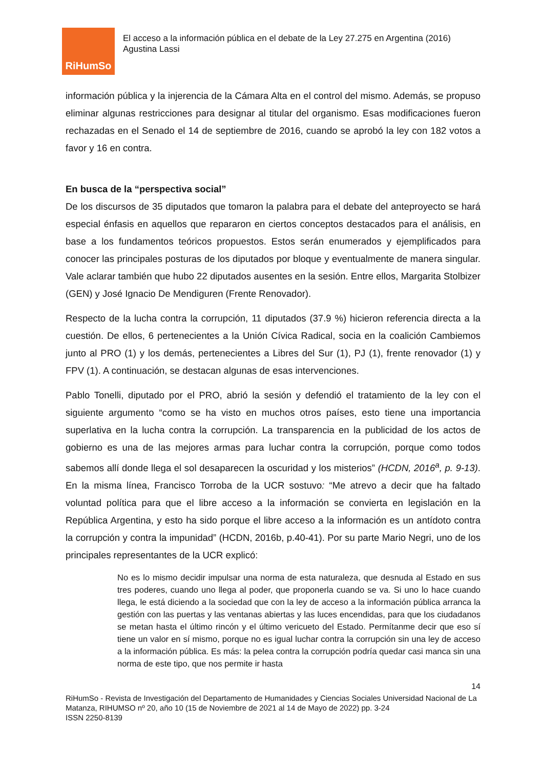RiHumSo
El acceso a la información pública en el debate de la Ley 27.275 en Argentina (2016)
Agustina Lassi
información pública y la injerencia de la Cámara Alta en el control del mismo. Además, se propuso eliminar algunas restricciones para designar al titular del organismo. Esas modificaciones fueron rechazadas en el Senado el 14 de septiembre de 2016, cuando se aprobó la ley con 182 votos a favor y 16 en contra.
En busca de la “perspectiva social”
De los discursos de 35 diputados que tomaron la palabra para el debate del anteproyecto se hará especial énfasis en aquellos que repararon en ciertos conceptos destacados para el análisis, en base a los fundamentos teóricos propuestos. Estos serán enumerados y ejemplificados para conocer las principales posturas de los diputados por bloque y eventualmente de manera singular. Vale aclarar también que hubo 22 diputados ausentes en la sesión. Entre ellos, Margarita Stolbizer (GEN) y José Ignacio De Mendiguren (Frente Renovador).
Respecto de la lucha contra la corrupción, 11 diputados (37.9 %) hicieron referencia directa a la cuestión. De ellos, 6 pertenecientes a la Unión Cívica Radical, socia en la coalición Cambiemos junto al PRO (1) y los demás, pertenecientes a Libres del Sur (1), PJ (1), frente renovador (1) y FPV (1). A continuación, se destacan algunas de esas intervenciones.
Pablo Tonelli, diputado por el PRO, abrió la sesión y defendió el tratamiento de la ley con el siguiente argumento “como se ha visto en muchos otros países, esto tiene una importancia superlativa en la lucha contra la corrupción. La transparencia en la publicidad de los actos de gobierno es una de las mejores armas para luchar contra la corrupción, porque como todos sabemos allí donde llega el sol desaparecen la oscuridad y los misterios” (HCDN, 2016<sup>a</sup>, p. 9-13). En la misma línea, Francisco Torroba de la UCR sostuvo: “Me atrevo a decir que ha faltado voluntad política para que el libre acceso a la información se convierta en legislación en la República Argentina, y esto ha sido porque el libre acceso a la información es un antídoto contra la corrupción y contra la impunidad” (HCDN, 2016b, p.40-41). Por su parte Mario Negri, uno de los principales representantes de la UCR explicó:
No es lo mismo decidir impulsar una norma de esta naturaleza, que desnuda al Estado en sus tres poderes, cuando uno llega al poder, que proponerla cuando se va. Si uno lo hace cuando llega, le está diciendo a la sociedad que con la ley de acceso a la información pública arranca la gestión con las puertas y las ventanas abiertas y las luces encendidas, para que los ciudadanos se metan hasta el último rincón y el último vericueto del Estado. Permítanme decir que eso sí tiene un valor en sí mismo, porque no es igual luchar contra la corrupción sin una ley de acceso a la información pública. Es más: la pelea contra la corrupción podría quedar casi manca sin una norma de este tipo, que nos permite ir hasta
14
RiHumSo - Revista de Investigación del Departamento de Humanidades y Ciencias Sociales Universidad Nacional de La Matanza, RIHUMSO nº 20, año 10 (15 de Noviembre de 2021 al 14 de Mayo de 2022) pp. 3-24
ISSN 2250-8139